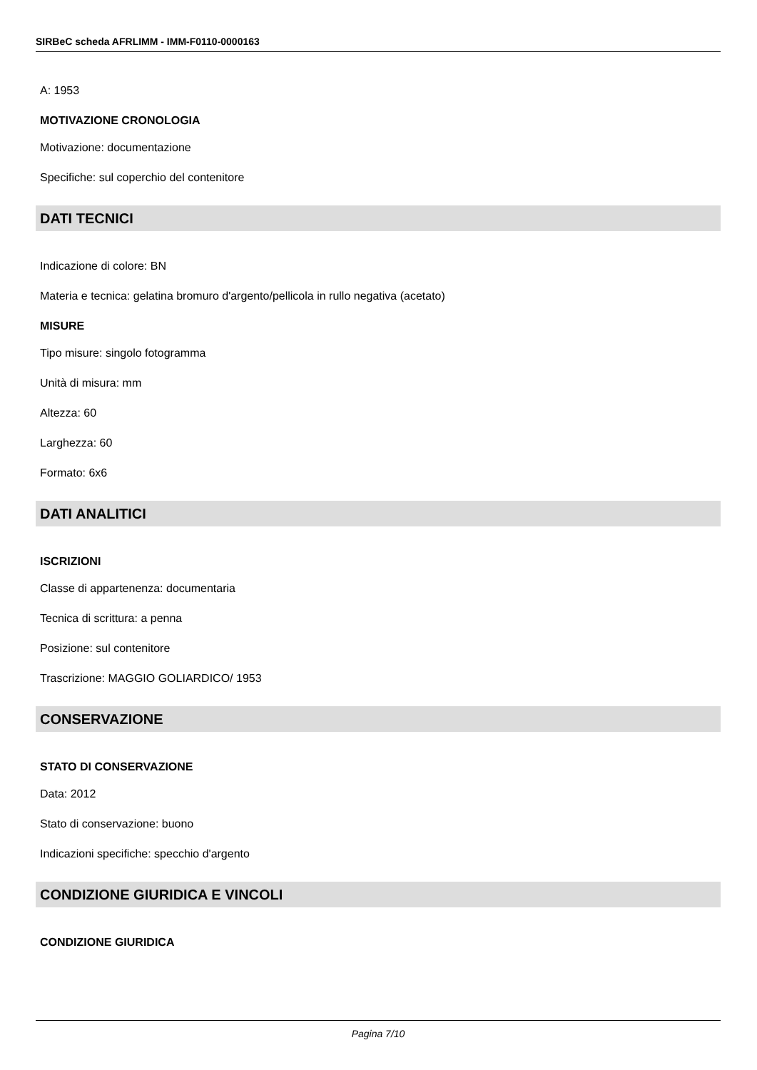SIRBeC scheda AFRLIMM - IMM-F0110-0000163
A: 1953
MOTIVAZIONE CRONOLOGIA
Motivazione: documentazione
Specifiche: sul coperchio del contenitore
DATI TECNICI
Indicazione di colore: BN
Materia e tecnica: gelatina bromuro d'argento/pellicola in rullo negativa (acetato)
MISURE
Tipo misure: singolo fotogramma
Unità di misura: mm
Altezza: 60
Larghezza: 60
Formato: 6x6
DATI ANALITICI
ISCRIZIONI
Classe di appartenenza: documentaria
Tecnica di scrittura: a penna
Posizione: sul contenitore
Trascrizione: MAGGIO GOLIARDICO/ 1953
CONSERVAZIONE
STATO DI CONSERVAZIONE
Data: 2012
Stato di conservazione: buono
Indicazioni specifiche: specchio d'argento
CONDIZIONE GIURIDICA E VINCOLI
CONDIZIONE GIURIDICA
Pagina 7/10